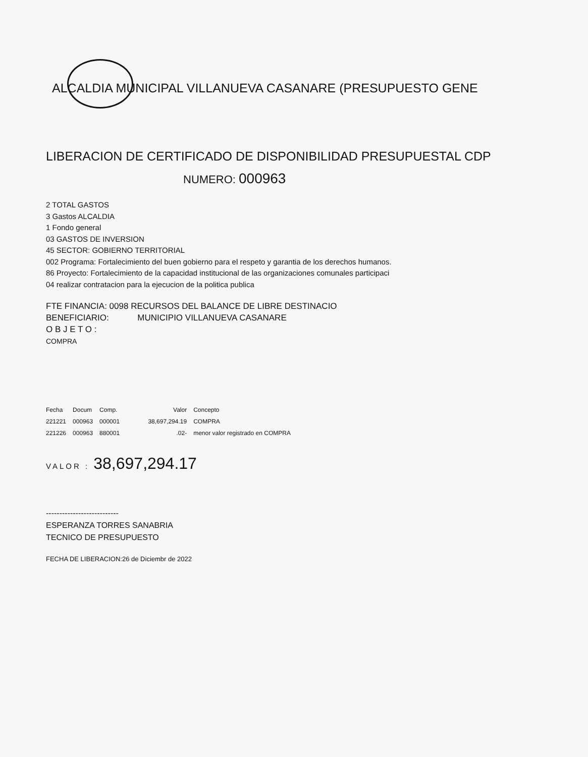ALCALDIA MUNICIPAL VILLANUEVA CASANARE (PRESUPUESTO GENE
LIBERACION DE CERTIFICADO DE DISPONIBILIDAD PRESUPUESTAL CDP
NUMERO: 000963
2 TOTAL GASTOS
3 Gastos ALCALDIA
1 Fondo general
03 GASTOS DE INVERSION
45 SECTOR: GOBIERNO TERRITORIAL
002 Programa: Fortalecimiento del buen gobierno para el respeto y garantia de los derechos humanos.
86 Proyecto: Fortalecimiento de la capacidad institucional de las organizaciones comunales participaci
04 realizar contratacion para la ejecucion de la politica publica
FTE FINANCIA: 0098 RECURSOS DEL BALANCE DE LIBRE DESTINACIO
BENEFICIARIO: MUNICIPIO VILLANUEVA CASANARE
O B J E T O :
COMPRA
| Fecha | Docum | Comp. | Valor | Concepto |
| --- | --- | --- | --- | --- |
| 221221 | 000963 | 000001 | 38,697,294.19 | COMPRA |
| 221226 | 000963 | 880001 | .02- | menor valor registrado en COMPRA |
VALOR : 38,697,294.17
---------------------------
ESPERANZA TORRES SANABRIA
TECNICO DE PRESUPUESTO
FECHA DE LIBERACION:26 de Diciembr de 2022